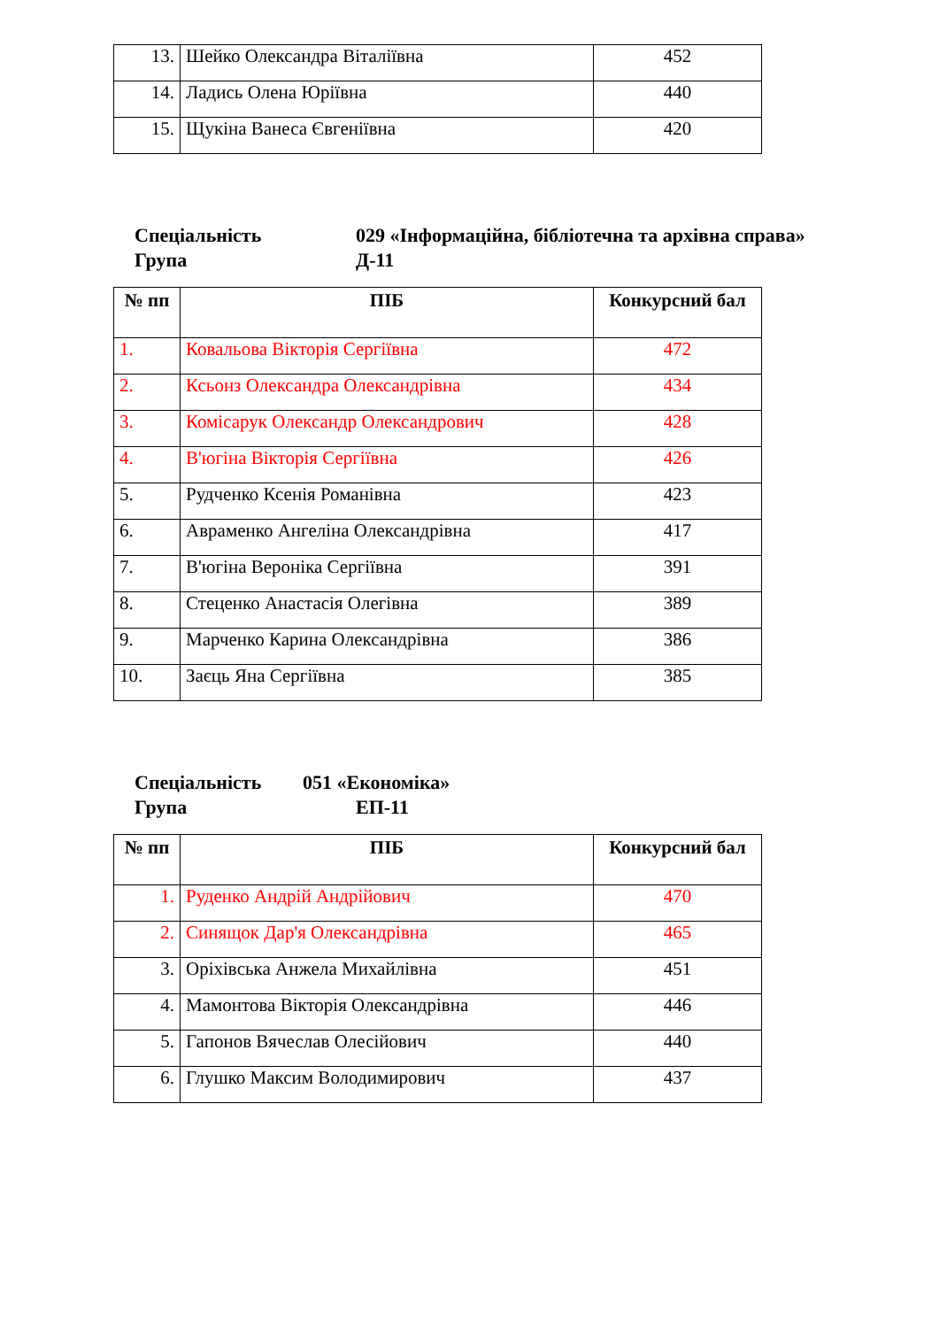| 13. | Шейко Олександра Віталіївна | 452 |
| 14. | Ладись Олена Юріївна | 440 |
| 15. | Щукіна Ванеса Євгеніївна | 420 |
Спеціальність 029 «Інформаційна, бібліотечна та архівна справа»
Група Д-11
| № пп | ПІБ | Конкурсний бал |
| --- | --- | --- |
| 1. | Ковальова Вікторія Сергіївна | 472 |
| 2. | Ксьонз Олександра Олександрівна | 434 |
| 3. | Комісарук Олександр Олександрович | 428 |
| 4. | В'югіна Вікторія Сергіївна | 426 |
| 5. | Рудченко Ксенія Романівна | 423 |
| 6. | Авраменко Ангеліна Олександрівна | 417 |
| 7. | В'югіна Вероніка Сергіївна | 391 |
| 8. | Стеценко Анастасія Олегівна | 389 |
| 9. | Марченко Карина Олександрівна | 386 |
| 10. | Заєць Яна Сергіївна | 385 |
Спеціальність 051 «Економіка»
Група ЕП-11
| № пп | ПІБ | Конкурсний бал |
| --- | --- | --- |
| 1. | Руденко Андрій Андрійович | 470 |
| 2. | Синящок Дар'я Олександрівна | 465 |
| 3. | Оріхівська Анжела Михайлівна | 451 |
| 4. | Мамонтова Вікторія Олександрівна | 446 |
| 5. | Гапонов Вячеслав Олесійович | 440 |
| 6. | Глушко Максим Володимирович | 437 |